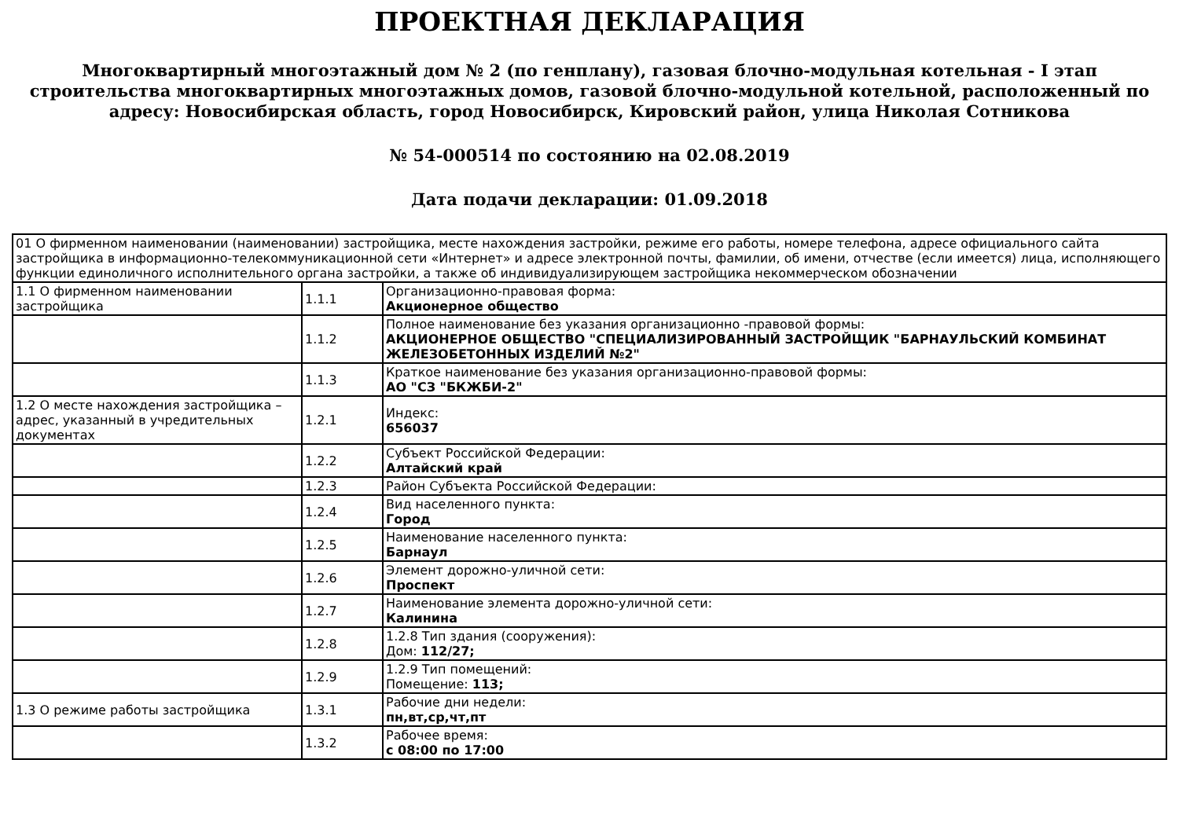ПРОЕКТНАЯ ДЕКЛАРАЦИЯ
Многоквартирный многоэтажный дом № 2 (по генплану), газовая блочно-модульная котельная - I этап строительства многоквартирных многоэтажных домов, газовой блочно-модульной котельной, расположенный по адресу: Новосибирская область, город Новосибирск, Кировский район, улица Николая Сотникова
№ 54-000514 по состоянию на 02.08.2019
Дата подачи декларации: 01.09.2018
| 01 О фирменном наименовании (наименовании) застройщика, месте нахождения застройки, режиме его работы, номере телефона, адресе официального сайта застройщика в информационно-телекоммуникационной сети «Интернет» и адресе электронной почты, фамилии, об имени, отчестве (если имеется) лица, исполняющего функции единоличного исполнительного органа застройки, а также об индивидуализирующем застройщика некоммерческом обозначении | | |
| 1.1 О фирменном наименовании застройщика | 1.1.1 | Организационно-правовая форма: Акционерное общество |
| | 1.1.2 | Полное наименование без указания организационно -правовой формы: АКЦИОНЕРНОЕ ОБЩЕСТВО "СПЕЦИАЛИЗИРОВАННЫЙ ЗАСТРОЙЩИК "БАРНАУЛЬСКИЙ КОМБИНАТ ЖЕЛЕЗОБЕТОННЫХ ИЗДЕЛИЙ №2" |
| | 1.1.3 | Краткое наименование без указания организационно-правовой формы: АО "СЗ "БКЖБИ-2" |
| 1.2 О месте нахождения застройщика – адрес, указанный в учредительных документах | 1.2.1 | Индекс: 656037 |
| | 1.2.2 | Субъект Российской Федерации: Алтайский край |
| | 1.2.3 | Район Субъекта Российской Федерации: |
| | 1.2.4 | Вид населенного пункта: Город |
| | 1.2.5 | Наименование населенного пункта: Барнаул |
| | 1.2.6 | Элемент дорожно-уличной сети: Проспект |
| | 1.2.7 | Наименование элемента дорожно-уличной сети: Калинина |
| | 1.2.8 | 1.2.8 Тип здания (сооружения): Дом: 112/27; |
| | 1.2.9 | 1.2.9 Тип помещений: Помещение: 113; |
| 1.3 О режиме работы застройщика | 1.3.1 | Рабочие дни недели: пн,вт,ср,чт,пт |
| | 1.3.2 | Рабочее время: с 08:00 по 17:00 |